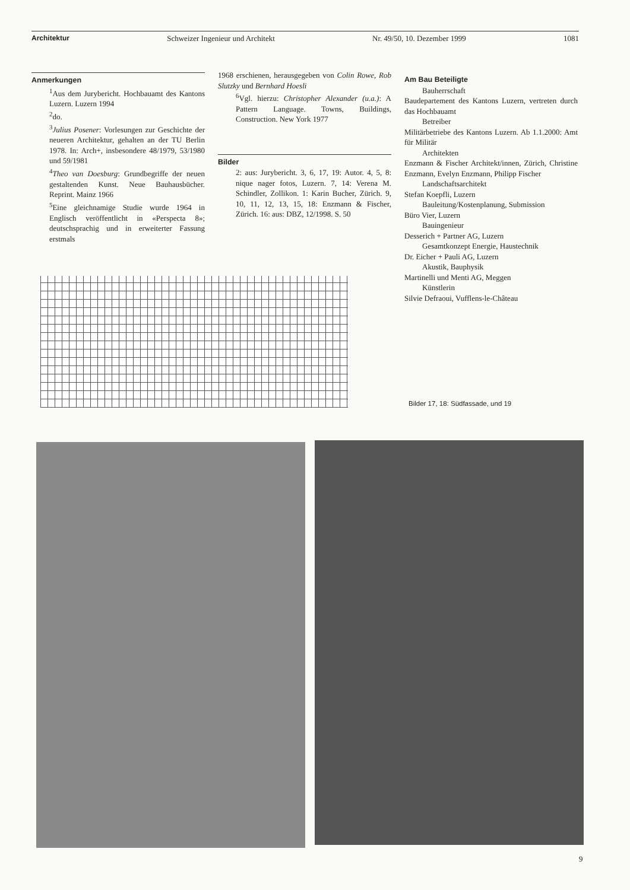Architektur Schweizer Ingenieur und Architekt Nr. 49/50, 10. Dezember 1999 1081
Anmerkungen
<sup>1</sup> Aus dem Jurybericht. Hochbauamt des Kantons Luzern. Luzern 1994
<sup>2</sup> do.
<sup>3</sup> Julius Posener: Vorlesungen zur Geschichte der neueren Architektur, gehalten an der TU Berlin 1978. In: Arch+, insbesondere 48/1979, 53/1980 und 59/1981
<sup>4</sup> Theo van Doesburg: Grundbegriffe der neuen gestaltenden Kunst. Neue Bauhausbücher. Reprint. Mainz 1966
<sup>5</sup> Eine gleichnamige Studie wurde 1964 in Englisch veröffentlicht in «Perspecta 8»; deutschsprachig und in erweiterter Fassung erstmals
1968 erschienen, herausgegeben von Colin Rowe, Rob Slutzky und Bernhard Hoesli
<sup>6</sup> Vgl. hierzu: Christopher Alexander (u.a.): A Pattern Language. Towns, Buildings, Construction. New York 1977
Bilder
2: aus: Jurybericht. 3, 6, 17, 19: Autor. 4, 5, 8: nique nager fotos, Luzern. 7, 14: Verena M. Schindler, Zollikon. 1: Karin Bucher, Zürich. 9, 10, 11, 12, 13, 15, 18: Enzmann & Fischer, Zürich. 16: aus: DBZ, 12/1998. S. 50
Am Bau Beteiligte
Bauherrschaft
Baudepartement des Kantons Luzern, vertreten durch das Hochbauamt
Betreiber
Militärbetriebe des Kantons Luzern. Ab 1.1.2000: Amt für Militär
Architekten
Enzmann & Fischer Architekt/innen, Zürich, Christine Enzmann, Evelyn Enzmann, Philipp Fischer
Landschaftsarchitekt
Stefan Koepfli, Luzern
Bauleitung/Kostenplanung, Submission
Büro Vier, Luzern
Bauingenieur
Desserich + Partner AG, Luzern
Gesamtkonzept Energie, Haustechnik
Dr. Eicher + Pauli AG, Luzern
Akustik, Bauphysik
Martinelli und Menti AG, Meggen
Künstlerin
Silvie Defraoui, Vufflens-le-Château
Bilder 17, 18: Südfassade, und 19
9